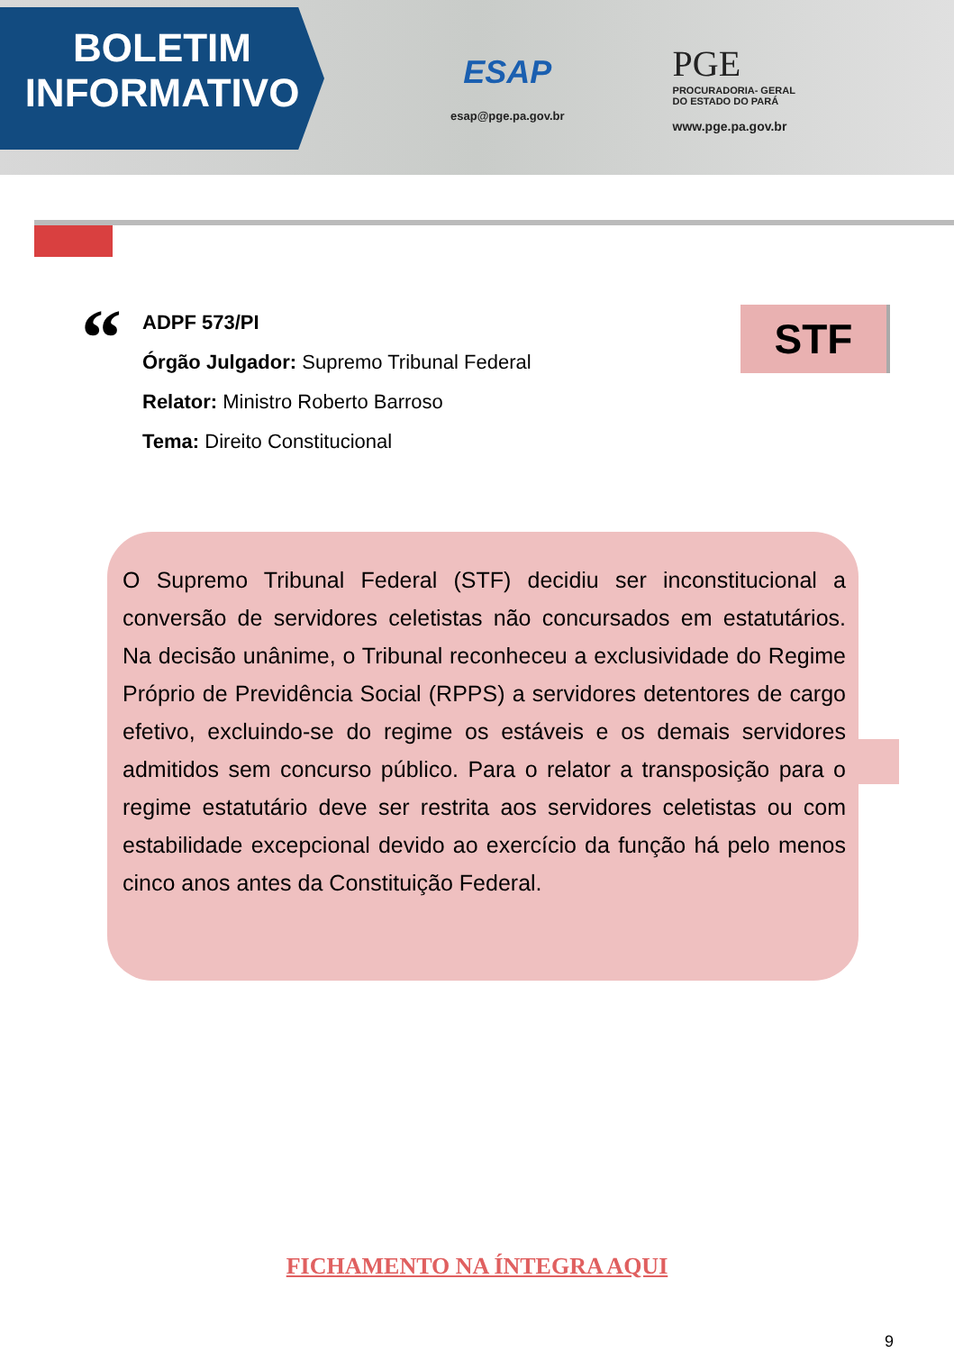BOLETIM
INFORMATIVO
ESAP
esap@pge.pa.gov.br
PGE
PROCURADORIA- GERAL
DO ESTADO DO PARÁ
www.pge.pa.gov.br
“
ADPF 573/PI
Órgão Julgador: Supremo Tribunal Federal
Relator: Ministro Roberto Barroso
Tema: Direito Constitucional
STF
O Supremo Tribunal Federal (STF) decidiu ser inconstitucional a conversão de servidores celetistas não concursados em estatutários. Na decisão unânime, o Tribunal reconheceu a exclusividade do Regime Próprio de Previdência Social (RPPS) a servidores detentores de cargo efetivo, excluindo-se do regime os estáveis e os demais servidores admitidos sem concurso público. Para o relator a transposição para o regime estatutário deve ser restrita aos servidores celetistas ou com estabilidade excepcional devido ao exercício da função há pelo menos cinco anos antes da Constituição Federal.
FICHAMENTO NA ÍNTEGRA AQUI
9